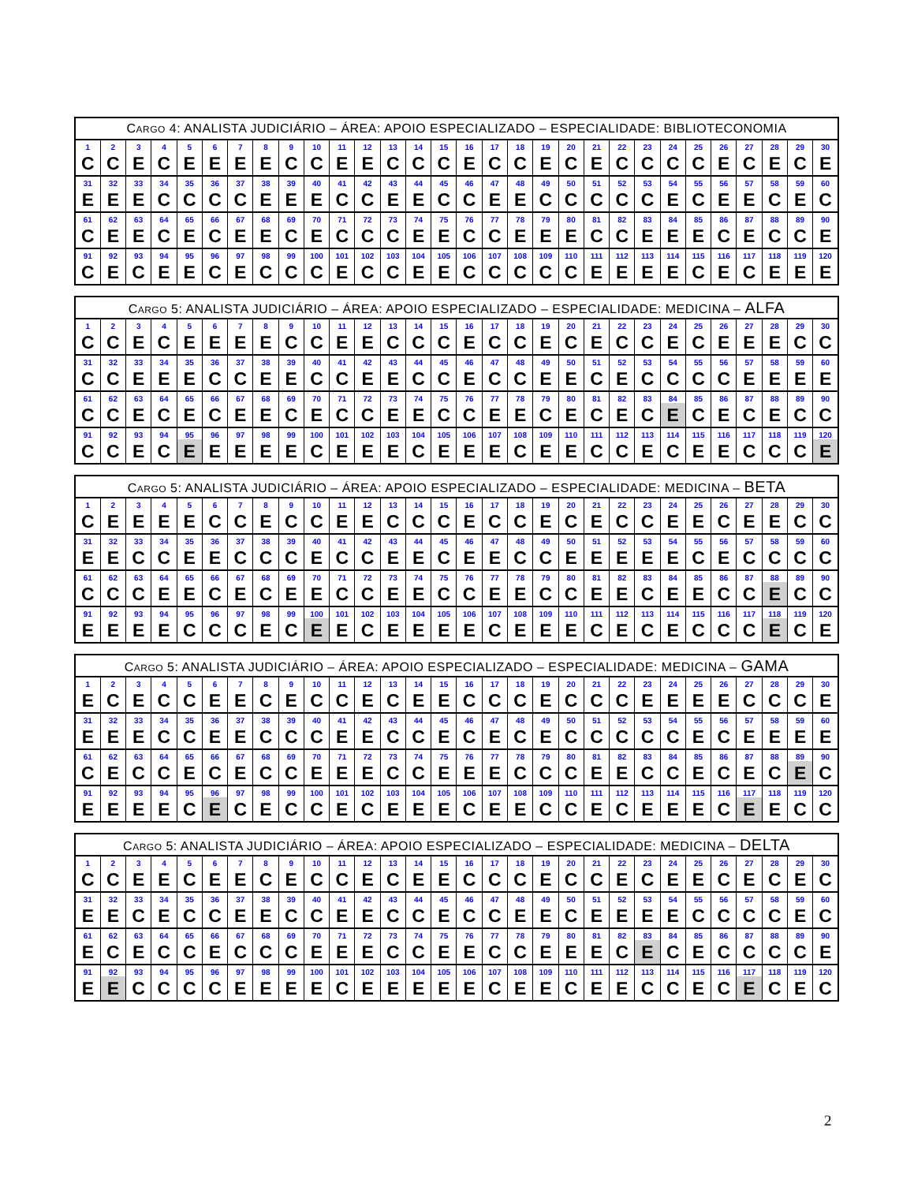| C ARGO 4: ANALISTA JUDICIÁRIO – ÁREA: APOIO ESPECIALIZADO – ESPECIALIDADE: BIBLIOTECONOMIA | | | | | | | | | | | | | | | | | | | | | | | | | | | | | |
| --- | --- | --- | --- | --- | --- | --- | --- | --- | --- | --- | --- | --- | --- | --- | --- | --- | --- | --- | --- | --- | --- | --- | --- | --- | --- | --- | --- | --- | --- |
| 1 | 2 | 3 | 4 | 5 | 6 | 7 | 8 | 9 | 10 | 11 | 12 | 13 | 14 | 15 | 16 | 17 | 18 | 19 | 20 | 21 | 22 | 23 | 24 | 25 | 26 | 27 | 28 | 29 | 30 |
| C | C | E | C | E | E | E | E | C | C | E | E | C | C | C | E | C | C | E | C | E | C | C | C | C | E | C | E | C | E |
| 31 | 32 | 33 | 34 | 35 | 36 | 37 | 38 | 39 | 40 | 41 | 42 | 43 | 44 | 45 | 46 | 47 | 48 | 49 | 50 | 51 | 52 | 53 | 54 | 55 | 56 | 57 | 58 | 59 | 60 |
| E | E | E | C | C | C | C | E | E | E | C | C | E | E | C | C | E | E | C | C | C | C | C | E | C | E | E | C | E | C |
| 61 | 62 | 63 | 64 | 65 | 66 | 67 | 68 | 69 | 70 | 71 | 72 | 73 | 74 | 75 | 76 | 77 | 78 | 79 | 80 | 81 | 82 | 83 | 84 | 85 | 86 | 87 | 88 | 89 | 90 |
| C | E | E | C | E | C | E | E | C | E | C | C | C | E | E | C | C | E | E | E | C | C | E | E | E | C | E | C | C | E |
| 91 | 92 | 93 | 94 | 95 | 96 | 97 | 98 | 99 | 100 | 101 | 102 | 103 | 104 | 105 | 106 | 107 | 108 | 109 | 110 | 111 | 112 | 113 | 114 | 115 | 116 | 117 | 118 | 119 | 120 |
| C | E | C | E | E | C | E | C | C | C | E | C | C | E | E | C | C | C | C | C | E | E | E | E | C | E | C | E | E | E |
| C ARGO 5: ANALISTA JUDICIÁRIO – ÁREA: APOIO ESPECIALIZADO – ESPECIALIDADE: MEDICINA – ALFA | | | | | | | | | | | | | | | | | | | | | | | | | | | | | |
| --- | --- | --- | --- | --- | --- | --- | --- | --- | --- | --- | --- | --- | --- | --- | --- | --- | --- | --- | --- | --- | --- | --- | --- | --- | --- | --- | --- | --- | --- |
| 1 | 2 | 3 | 4 | 5 | 6 | 7 | 8 | 9 | 10 | 11 | 12 | 13 | 14 | 15 | 16 | 17 | 18 | 19 | 20 | 21 | 22 | 23 | 24 | 25 | 26 | 27 | 28 | 29 | 30 |
| C | C | E | C | E | E | E | E | C | C | E | E | C | C | C | E | C | C | E | C | E | C | C | E | C | E | E | E | C | C |
| 31 | 32 | 33 | 34 | 35 | 36 | 37 | 38 | 39 | 40 | 41 | 42 | 43 | 44 | 45 | 46 | 47 | 48 | 49 | 50 | 51 | 52 | 53 | 54 | 55 | 56 | 57 | 58 | 59 | 60 |
| C | C | E | E | E | C | C | E | E | C | C | E | E | C | C | E | C | C | E | E | C | E | C | C | C | C | E | E | E | E |
| 61 | 62 | 63 | 64 | 65 | 66 | 67 | 68 | 69 | 70 | 71 | 72 | 73 | 74 | 75 | 76 | 77 | 78 | 79 | 80 | 81 | 82 | 83 | 84 | 85 | 86 | 87 | 88 | 89 | 90 |
| C | C | E | C | E | C | E | E | C | E | C | C | E | E | C | C | E | E | C | E | C | E | C | E | C | E | C | E | C | C |
| 91 | 92 | 93 | 94 | 95 | 96 | 97 | 98 | 99 | 100 | 101 | 102 | 103 | 104 | 105 | 106 | 107 | 108 | 109 | 110 | 111 | 112 | 113 | 114 | 115 | 116 | 117 | 118 | 119 | 120 |
| C | C | E | C | E | E | E | E | E | C | E | E | E | C | E | E | E | C | E | E | C | C | E | C | E | E | C | C | C | E |
| C ARGO 5: ANALISTA JUDICIÁRIO – ÁREA: APOIO ESPECIALIZADO – ESPECIALIDADE: MEDICINA – BETA | | | | | | | | | | | | | | | | | | | | | | | | | | | | | |
| --- | --- | --- | --- | --- | --- | --- | --- | --- | --- | --- | --- | --- | --- | --- | --- | --- | --- | --- | --- | --- | --- | --- | --- | --- | --- | --- | --- | --- | --- |
| 1 | 2 | 3 | 4 | 5 | 6 | 7 | 8 | 9 | 10 | 11 | 12 | 13 | 14 | 15 | 16 | 17 | 18 | 19 | 20 | 21 | 22 | 23 | 24 | 25 | 26 | 27 | 28 | 29 | 30 |
| C | E | E | E | E | C | C | E | C | C | E | E | C | C | C | E | C | C | E | C | E | C | C | E | E | C | E | E | C | C |
| 31 | 32 | 33 | 34 | 35 | 36 | 37 | 38 | 39 | 40 | 41 | 42 | 43 | 44 | 45 | 46 | 47 | 48 | 49 | 50 | 51 | 52 | 53 | 54 | 55 | 56 | 57 | 58 | 59 | 60 |
| E | E | C | C | E | E | C | C | C | E | C | C | E | E | C | E | E | C | C | E | E | E | E | E | C | E | C | C | C | C |
| 61 | 62 | 63 | 64 | 65 | 66 | 67 | 68 | 69 | 70 | 71 | 72 | 73 | 74 | 75 | 76 | 77 | 78 | 79 | 80 | 81 | 82 | 83 | 84 | 85 | 86 | 87 | 88 | 89 | 90 |
| C | C | C | E | E | C | E | C | E | E | C | C | E | E | C | C | E | E | C | C | E | E | C | E | E | C | C | E | C | C |
| 91 | 92 | 93 | 94 | 95 | 96 | 97 | 98 | 99 | 100 | 101 | 102 | 103 | 104 | 105 | 106 | 107 | 108 | 109 | 110 | 111 | 112 | 113 | 114 | 115 | 116 | 117 | 118 | 119 | 120 |
| E | E | E | E | C | C | C | E | C | E | E | C | E | E | E | E | C | E | E | E | C | E | C | E | C | C | C | E | C | E |
| C ARGO 5: ANALISTA JUDICIÁRIO – ÁREA: APOIO ESPECIALIZADO – ESPECIALIDADE: MEDICINA – GAMA | | | | | | | | | | | | | | | | | | | | | | | | | | | | | |
| --- | --- | --- | --- | --- | --- | --- | --- | --- | --- | --- | --- | --- | --- | --- | --- | --- | --- | --- | --- | --- | --- | --- | --- | --- | --- | --- | --- | --- | --- |
| 1 | 2 | 3 | 4 | 5 | 6 | 7 | 8 | 9 | 10 | 11 | 12 | 13 | 14 | 15 | 16 | 17 | 18 | 19 | 20 | 21 | 22 | 23 | 24 | 25 | 26 | 27 | 28 | 29 | 30 |
| E | C | E | C | C | E | E | C | E | C | C | E | C | E | E | C | C | C | E | C | C | C | E | E | E | E | C | C | C | E |
| 31 | 32 | 33 | 34 | 35 | 36 | 37 | 38 | 39 | 40 | 41 | 42 | 43 | 44 | 45 | 46 | 47 | 48 | 49 | 50 | 51 | 52 | 53 | 54 | 55 | 56 | 57 | 58 | 59 | 60 |
| E | E | E | C | C | E | E | C | C | C | E | E | C | C | E | C | E | C | E | C | C | C | C | C | E | C | E | E | E | E |
| 61 | 62 | 63 | 64 | 65 | 66 | 67 | 68 | 69 | 70 | 71 | 72 | 73 | 74 | 75 | 76 | 77 | 78 | 79 | 80 | 81 | 82 | 83 | 84 | 85 | 86 | 87 | 88 | 89 | 90 |
| C | E | C | C | E | C | E | C | C | E | E | E | C | C | E | E | E | C | C | C | E | E | C | C | E | C | E | C | E | C |
| 91 | 92 | 93 | 94 | 95 | 96 | 97 | 98 | 99 | 100 | 101 | 102 | 103 | 104 | 105 | 106 | 107 | 108 | 109 | 110 | 111 | 112 | 113 | 114 | 115 | 116 | 117 | 118 | 119 | 120 |
| E | E | E | E | C | E | C | E | C | C | E | C | E | E | E | C | E | E | C | C | E | C | E | E | E | C | E | E | C | C |
| C ARGO 5: ANALISTA JUDICIÁRIO – ÁREA: APOIO ESPECIALIZADO – ESPECIALIDADE: MEDICINA – DELTA | | | | | | | | | | | | | | | | | | | | | | | | | | | | | |
| --- | --- | --- | --- | --- | --- | --- | --- | --- | --- | --- | --- | --- | --- | --- | --- | --- | --- | --- | --- | --- | --- | --- | --- | --- | --- | --- | --- | --- | --- |
| 1 | 2 | 3 | 4 | 5 | 6 | 7 | 8 | 9 | 10 | 11 | 12 | 13 | 14 | 15 | 16 | 17 | 18 | 19 | 20 | 21 | 22 | 23 | 24 | 25 | 26 | 27 | 28 | 29 | 30 |
| C | C | E | E | C | E | E | C | E | C | C | E | C | E | E | C | C | C | E | C | C | E | C | E | E | C | E | C | E | C |
| 31 | 32 | 33 | 34 | 35 | 36 | 37 | 38 | 39 | 40 | 41 | 42 | 43 | 44 | 45 | 46 | 47 | 48 | 49 | 50 | 51 | 52 | 53 | 54 | 55 | 56 | 57 | 58 | 59 | 60 |
| E | E | C | E | C | C | E | E | C | C | E | E | C | C | E | C | C | E | E | C | E | E | E | E | C | C | C | C | E | C |
| 61 | 62 | 63 | 64 | 65 | 66 | 67 | 68 | 69 | 70 | 71 | 72 | 73 | 74 | 75 | 76 | 77 | 78 | 79 | 80 | 81 | 82 | 83 | 84 | 85 | 86 | 87 | 88 | 89 | 90 |
| E | C | E | C | C | E | C | C | C | E | E | E | C | C | E | E | C | C | E | E | E | C | E | C | E | C | C | C | C | E |
| 91 | 92 | 93 | 94 | 95 | 96 | 97 | 98 | 99 | 100 | 101 | 102 | 103 | 104 | 105 | 106 | 107 | 108 | 109 | 110 | 111 | 112 | 113 | 114 | 115 | 116 | 117 | 118 | 119 | 120 |
| E | E | C | C | C | C | E | E | E | E | C | E | E | E | E | E | C | E | E | C | E | E | C | C | E | C | E | C | E | C |
2